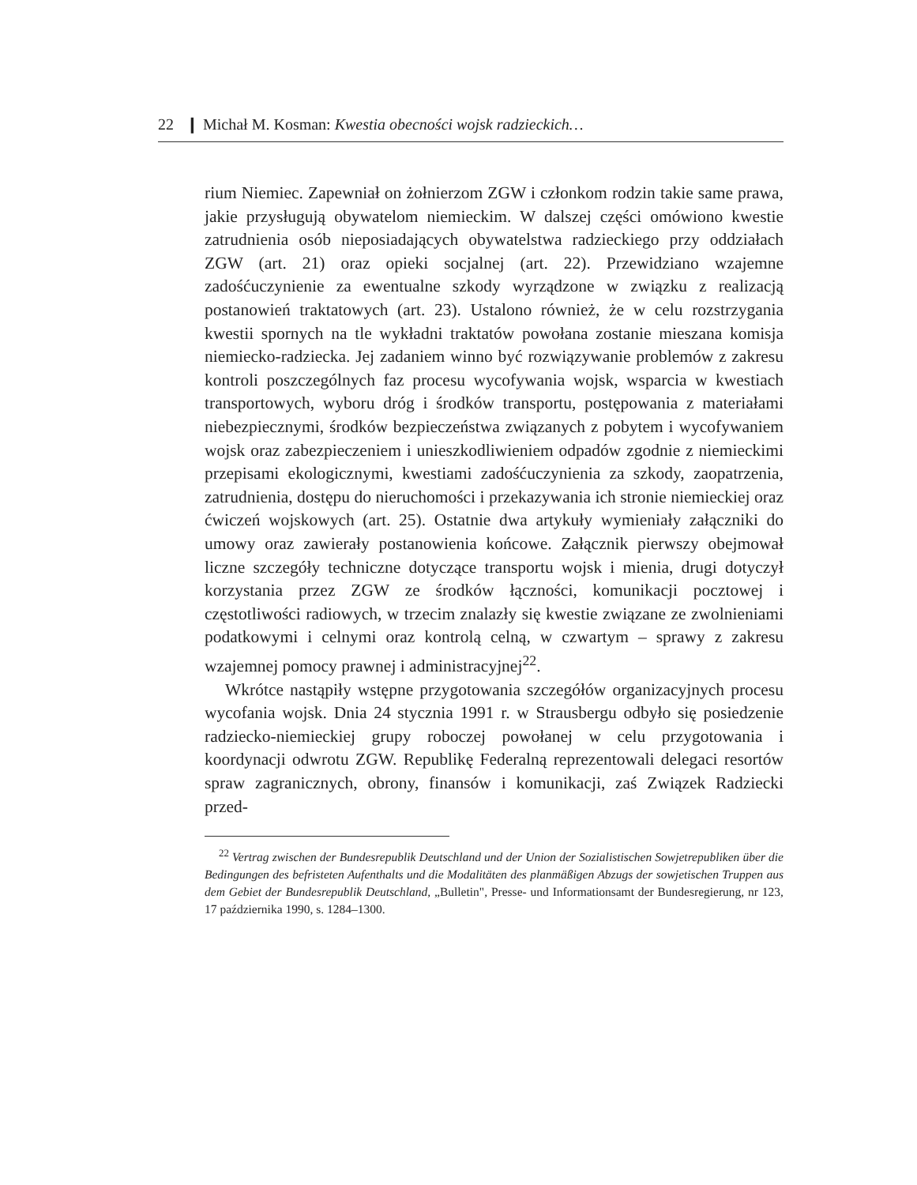22 ❙ Michał M. Kosman: Kwestia obecności wojsk radzieckich…
rium Niemiec. Zapewniał on żołnierzom ZGW i członkom rodzin takie same prawa, jakie przysługują obywatelom niemieckim. W dalszej części omówiono kwestie zatrudnienia osób nieposiadających obywatelstwa radzieckiego przy oddziałach ZGW (art. 21) oraz opieki socjalnej (art. 22). Przewidziano wzajemne zadośćuczynienie za ewentualne szkody wyrządzone w związku z realizacją postanowień traktatowych (art. 23). Ustalono również, że w celu rozstrzygania kwestii spornych na tle wykładni traktatów powołana zostanie mieszana komisja niemiecko-radziecka. Jej zadaniem winno być rozwiązywanie problemów z zakresu kontroli poszczególnych faz procesu wycofywania wojsk, wsparcia w kwestiach transportowych, wyboru dróg i środków transportu, postępowania z materiałami niebezpiecznymi, środków bezpieczeństwa związanych z pobytem i wycofywaniem wojsk oraz zabezpieczeniem i unieszkodliwieniem odpadów zgodnie z niemieckimi przepisami ekologicznymi, kwestiami zadośćuczynienia za szkody, zaopatrzenia, zatrudnienia, dostępu do nieruchomości i przekazywania ich stronie niemieckiej oraz ćwiczeń wojskowych (art. 25). Ostatnie dwa artykuły wymieniały załączniki do umowy oraz zawierały postanowienia końcowe. Załącznik pierwszy obejmował liczne szczegóły techniczne dotyczące transportu wojsk i mienia, drugi dotyczył korzystania przez ZGW ze środków łączności, komunikacji pocztowej i częstotliwości radiowych, w trzecim znalazły się kwestie związane ze zwolnieniami podatkowymi i celnymi oraz kontrolą celną, w czwartym – sprawy z zakresu wzajemnej pomocy prawnej i administracyjnej<sup>22</sup>.
Wkrótce nastąpiły wstępne przygotowania szczegółów organizacyjnych procesu wycofania wojsk. Dnia 24 stycznia 1991 r. w Strausbergu odbyło się posiedzenie radziecko-niemieckiej grupy roboczej powołanej w celu przygotowania i koordynacji odwrotu ZGW. Republikę Federalną reprezentowali delegaci resortów spraw zagranicznych, obrony, finansów i komunikacji, zaś Związek Radziecki przed-
<sup>22</sup> Vertrag zwischen der Bundesrepublik Deutschland und der Union der Sozialistischen Sowjetrepubliken über die Bedingungen des befristeten Aufenthalts und die Modalitäten des planmäßigen Abzugs der sowjetischen Truppen aus dem Gebiet der Bundesrepublik Deutschland, „Bulletin", Presse- und Informationsamt der Bundesregierung, nr 123, 17 października 1990, s. 1284–1300.